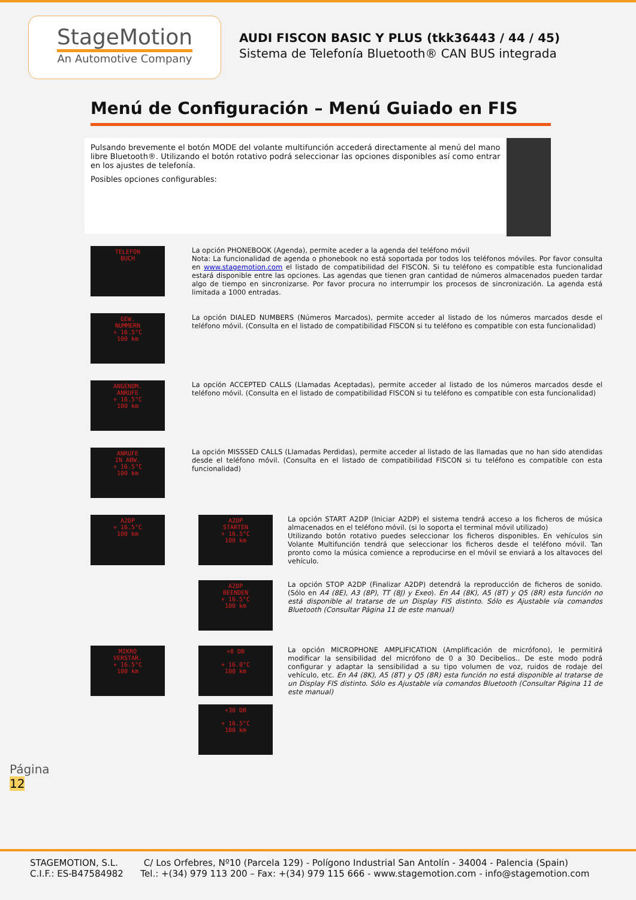StageMotion
An Automotive Company
AUDI FISCON BASIC Y PLUS (tkk36443 / 44 / 45)
Sistema de Telefonía Bluetooth® CAN BUS integrada
Menú de Configuración – Menú Guiado en FIS
Pulsando brevemente el botón MODE del volante multifunción accederá directamente al menú del mano libre Bluetooth®. Utilizando el botón rotativo podrá seleccionar las opciones disponibles así como entrar en los ajustes de telefonía.
Posibles opciones configurables:
TELEFON
BUCH
La opción PHONEBOOK (Agenda), permite aceder a la agenda del teléfono móvil
Nota: La funcionalidad de agenda o phonebook no está soportada por todos los teléfonos móviles. Por favor consulta en www.stagemotion.com el listado de compatibilidad del FISCON. Si tu teléfono es compatible esta funcionalidad estará disponible entre las opciones. Las agendas que tienen gran cantidad de números almacenados pueden tardar algo de tiempo en sincronizarse. Por favor procura no interrumpir los procesos de sincronización. La agenda está limitada a 1000 entradas.
GEW.
NUMMERN
+ 16.5°C
100 km
La opción DIALED NUMBERS (Números Marcados), permite acceder al listado de los números marcados desde el teléfono móvil. (Consulta en el listado de compatibilidad FISCON si tu teléfono es compatible con esta funcionalidad)
ANGENOM.
ANRUFE
+ 16.5°C
100 km
La opción ACCEPTED CALLS (Llamadas Aceptadas), permite acceder al listado de los números marcados desde el teléfono móvil. (Consulta en el listado de compatibilidad FISCON si tu teléfono es compatible con esta funcionalidad)
ANRUFE
IN ABW.
+ 16.5°C
100 km
La opción MISSSED CALLS (Llamadas Perdidas), permite acceder al listado de las llamadas que no han sido atendidas desde el teléfono móvil. (Consulta en el listado de compatibilidad FISCON si tu teléfono es compatible con esta funcionalidad)
A2DP
+ 16.5°C
100 km
A2DP
STARTEN
+ 16.5°C
100 km
La opción START A2DP (Iniciar A2DP) el sistema tendrá acceso a los ficheros de música almacenados en el teléfono móvil. (si lo soporta el terminal móvil utilizado)
Utilizando botón rotativo puedes seleccionar los ficheros disponibles. En vehículos sin Volante Multifunción tendrá que seleccionar los ficheros desde el teléfono móvil. Tan pronto como la música comience a reproducirse en el móvil se enviará a los altavoces del vehículo.
A2DP
BEENDEN
+ 16.5°C
100 km
La opción STOP A2DP (Finalizar A2DP) detendrá la reproducción de ficheros de sonido. (Sólo en A4 (8E), A3 (8P), TT (8J) y Exeo). En A4 (8K), A5 (8T) y Q5 (8R) esta función no está disponible al tratarse de un Display FIS distinto. Sólo es Ajustable vía comandos Bluetooth (Consultar Página 11 de este manual)
MIKRO
VERSTAR.
+ 16.5°C
100 km
+0 DB
+ 16.0°C
100 km
La opción MICROPHONE AMPLIFICATION (Amplificación de micrófono), le permitirá modificar la sensibilidad del micrófono de 0 a 30 Decibelios.. De este modo podrá configurar y adaptar la sensibilidad a su tipo volumen de voz, ruidos de rodaje del vehículo, etc. En A4 (8K), A5 (8T) y Q5 (8R) esta función no está disponible al tratarse de un Display FIS distinto. Sólo es Ajustable vía comandos Bluetooth (Consultar Página 11 de este manual)
+30 DB
+ 16.5°C
100 km
Página
12
STAGEMOTION, S.L. C/ Los Orfebres, Nº10 (Parcela 129) - Polígono Industrial San Antolín - 34004 - Palencia (Spain)
C.I.F.: ES-B47584982 Tel.: +(34) 979 113 200 – Fax: +(34) 979 115 666 - www.stagemotion.com - info@stagemotion.com